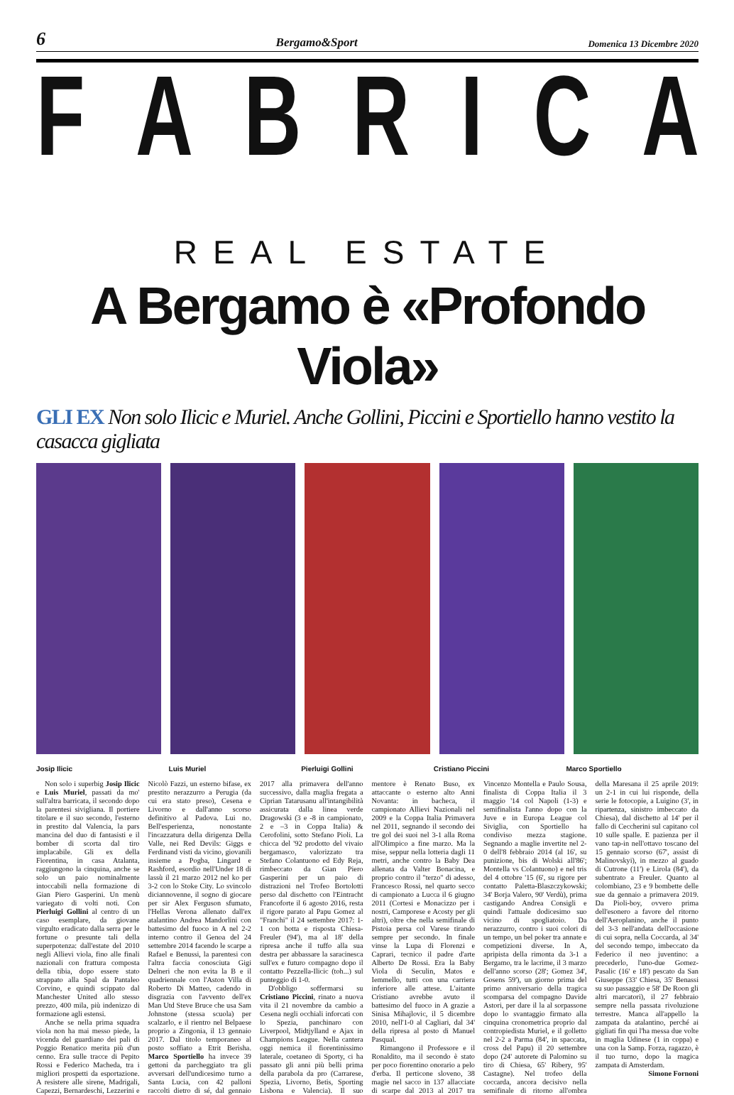6 Bergamo&Sport Domenica 13 Dicembre 2020
FABRICA
REAL ESTATE
A Bergamo è «Profondo Viola»
GLI EX Non solo Ilicic e Muriel. Anche Gollini, Piccini e Sportiello hanno vestito la casacca gigliata
Josip Ilicic Luis Muriel Pierluigi Gollini Cristiano Piccini Marco Sportiello
Non solo i superbig Josip Ilicic e Luis Muriel, passati da mo' sull'altra barricata, il secondo dopo la parentesi sivigliana. Il portiere titolare e il suo secondo, l'esterno in prestito dal Valencia, la pars mancina del duo di fantasisti e il bomber di scorta dal tiro implacabile. Gli ex della Fiorentina, in casa Atalanta, raggiungono la cinquina, anche se solo un paio nominalmente intoccabili nella formazione di Gian Piero Gasperini. Un menù variegato di volti noti. Con Pierluigi Gollini al centro di un caso esemplare, da giovane virgulto eradicato dalla serra per le fortune o presunte tali della superpotenza: dall'estate del 2010 negli Allievi viola, fino alle finali nazionali con frattura composta della tibia, dopo essere stato strappato alla Spal da Pantaleo Corvino, e quindi scippato dal Manchester United allo stesso prezzo, 400 mila, più indenizzo di formazione agli estensi.
Anche se nella prima squadra viola non ha mai messo piede, la vicenda del guardiano dei pali di Poggio Renatico merita più d'un cenno. Era sulle tracce di Pepito Rossi e Federico Macheda, tra i migliori prospetti da esportazione. A resistere alle sirene, Madrigali, Capezzi, Bernardeschi, Lezzerini e Nicolò Fazzi, un esterno bifase, ex prestito nerazzurro a Perugia (da cui era stato preso), Cesena e Livorno e dall'anno scorso definitivo al Padova. Lui no. Bell'esperienza, nonostante l'incazzatura della dirigenza Della Valle, nei Red Devils: Giggs e Ferdinand visti da vicino, giovanili insieme a Pogba, Lingard e Rashford, esordio nell'Under 18 di lassù il 21 marzo 2012 nel ko per 3-2 con lo Stoke City. Lo svincolo diciannovenne, il sogno di giocare per sir Alex Ferguson sfumato, l'Hellas Verona allenato dall'ex atalantino Andrea Mandorlini con battesimo del fuoco in A nel 2-2 interno contro il Genoa del 24 settembre 2014 facendo le scarpe a Rafael e Benussi, la parentesi con l'altra faccia conosciuta Gigi Delneri che non evita la B e il quadriennale con l'Aston Villa di Roberto Di Matteo, cadendo in disgrazia con l'avvento dell'ex Man Utd Steve Bruce che usa Sam Johnstone (stessa scuola) per scalzarlo, e il rientro nel Belpaese proprio a Zingonia, il 13 gennaio 2017. Dal titolo temporaneo al posto soffiato a Etrit Berisha. Marco Sportiello ha invece 39 gettoni da parcheggiato tra gli avversari dell'undicesimo turno a Santa Lucia, con 42 palloni raccolti dietro di sé, dal gennaio 2017 alla primavera dell'anno successivo, dalla maglia fregata a Ciprian Tatarusanu all'intangibilità assicurata dalla linea verde Dragowski (3 e -8 in campionato, 2 e –3 in Coppa Italia) & Cerofolini, sotto Stefano Pioli. La chicca del '92 prodotto del vivaio bergamasco, valorizzato tra Stefano Colantuono ed Edy Reja, rimbeccato da Gian Piero Gasperini per un paio di distrazioni nel Trofeo Bortolotti perso dal dischetto con l'Eintracht Francoforte il 6 agosto 2016, resta il rigore parato al Papu Gomez al "Franchi" il 24 settembre 2017: 1-1 con botta e risposta Chiesa-Freuler (94'), ma al 18' della ripresa anche il tuffo alla sua destra per abbassare la saracinesca sull'ex e futuro compagno dopo il contatto Pezzella-Ilicic (toh...) sul punteggio di 1-0.
D'obbligo soffermarsi su Cristiano Piccini, rinato a nuova vita il 21 novembre da cambio a Cesena negli occhiali inforcati con lo Spezia, panchinaro con Liverpool, Midtjylland e Ajax in Champions League. Nella cantera oggi nemica il fiorentinissimo laterale, coetaneo di Sporty, ci ha passato gli anni più belli prima della parabola da pro (Carrarese, Spezia, Livorno, Betis, Sporting Lisbona e Valencia). Il suo mentore è Renato Buso, ex attaccante o esterno alto Anni Novanta: in bacheca, il campionato Allievi Nazionali nel 2009 e la Coppa Italia Primavera nel 2011, segnando il secondo dei tre gol dei suoi nel 3-1 alla Roma all'Olimpico a fine marzo. Ma la mise, seppur nella lotteria dagli 11 metri, anche contro la Baby Dea allenata da Valter Bonacina, e proprio contro il "terzo" di adesso, Francesco Rossi, nel quarto secco di campionato a Lucca il 6 giugno 2011 (Cortesi e Monacizzo per i nostri, Camporese e Acosty per gli altri), oltre che nella semifinale di Pistoia persa col Varese tirando sempre per secondo. In finale vinse la Lupa di Florenzi e Caprari, tecnico il padre d'arte Alberto De Rossi. Era la Baby Viola di Seculin, Matos e Iemmello, tutti con una carriera inferiore alle attese. L'aitante Cristiano avrebbe avuto il battesimo del fuoco in A grazie a Sinisa Mihajlovic, il 5 dicembre 2010, nell'1-0 al Cagliari, dal 34' della ripresa al posto di Manuel Pasqual.
Rimangono il Professore e il Ronaldito, ma il secondo è stato per poco fiorentino onorario a pelo d'erba. Il perticone sloveno, 38 magie nel sacco in 137 allacciate di scarpe dal 2013 al 2017 tra Vincenzo Montella e Paulo Sousa, finalista di Coppa Italia il 3 maggio '14 col Napoli (1-3) e semifinalista l'anno dopo con la Juve e in Europa League col Siviglia, con Sportiello ha condiviso mezza stagione. Segnando a maglie invertite nel 2-0 dell'8 febbraio 2014 (al 16', su punizione, bis di Wolski all'86'; Montella vs Colantuono) e nel tris del 4 ottobre '15 (6', su rigore per contatto Paletta-Blaszczykowski; 34' Borja Valero, 90' Verdù), prima castigando Andrea Consigli e quindi l'attuale dodicesimo suo vicino di spogliatoio. Da nerazzurro, contro i suoi colori di un tempo, un bel poker tra annate e competizioni diverse. In A, apripista della rimonta da 3-1 a Bergamo, tra le lacrime, il 3 marzo dell'anno scorso (28'; Gomez 34', Gosens 59'), un giorno prima del primo anniversario della tragica scomparsa del compagno Davide Astori, per dare il la al sorpassone dopo lo svantaggio firmato alla cinquina cronometrica proprio dal contropiedista Muriel, e il golletto nel 2-2 a Parma (84', in spaccata, cross del Papu) il 20 settembre dopo (24' autorete di Palomino su tiro di Chiesa, 65' Ribery, 95' Castagne). Nel trofeo della coccarda, ancora decisivo nella semifinale di ritorno all'ombra della Maresana il 25 aprile 2019: un 2-1 in cui lui risponde, della serie le fotocopie, a Luigino (3', in ripartenza, sinistro imbeccato da Chiesa), dal dischetto al 14' per il fallo di Ceccherini sul capitano col 10 sulle spalle. E pazienza per il vano tap-in nell'ottavo toscano del 15 gennaio scorso (67', assist di Malinovskyi), in mezzo al guado di Cutrone (11') e Lirola (84'), da subentrato a Freuler. Quanto al colombiano, 23 e 9 bombette delle sue da gennaio a primavera 2019. Da Pioli-boy, ovvero prima dell'esonero a favore del ritorno dell'Aeroplanino, anche il punto del 3-3 nell'andata dell'occasione di cui sopra, nella Coccarda, al 34' del secondo tempo, imbeccato da Federico il neo juventino: a precederlo, l'uno-due Gomez-Pasalic (16' e 18') pescato da San Giuseppe (33' Chiesa, 35' Benassi su suo passaggio e 58' De Roon gli altri marcatori), il 27 febbraio sempre nella passata rivoluzione terrestre. Manca all'appello la zampata da atalantino, perché ai gigliati fin qui l'ha messa due volte in maglia Udinese (1 in coppa) e una con la Samp. Forza, ragazzo, è il tuo turno, dopo la magica zampata di Amsterdam.
Simone Fornoni